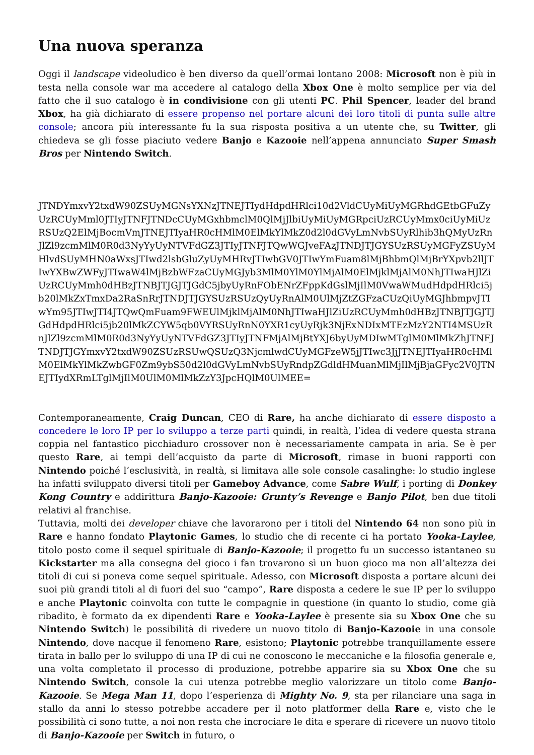Una nuova speranza
Oggi il landscape videoludico è ben diverso da quell’ormai lontano 2008: Microsoft non è più in testa nella console war ma accedere al catalogo della Xbox One è molto semplice per via del fatto che il suo catalogo è in condivisione con gli utenti PC. Phil Spencer, leader del brand Xbox, ha già dichiarato di essere propenso nel portare alcuni dei loro titoli di punta sulle altre console; ancora più interessante fu la sua risposta positiva a un utente che, su Twitter, gli chiedeva se gli fosse piaciuto vedere Banjo e Kazooie nell’appena annunciato Super Smash Bros per Nintendo Switch.
JTNDYmxvY2txdW90ZSUyMGNsYXNzJTNEJTIydHdpdHRlci10d2VldCUyMiUyMGRhdGEtbGFuZyUzRCUyMml0JTIyJTNFJTNDcCUyMGxhbmclM0QlMjJlbiUyMiUyMGRpciUzRCUyMmx0ciUyMiUzRSUzQ2ElMjBocmVmJTNEJTIyaHR0cHMlM0ElMkYlMkZ0d2l0dGVyLmNvbSUyRlhib3hQMyUzRnJlZl9zcmMlM0R0d3NyYyUyNTVFdGZ3JTIyJTNFJTQwWGJveFAzJTNDJTJGYSUzRSUyMGFyZSUyMHlvdSUyMHN0aWxsJTIwd2lsbGluZyUyMHRvJTIwbGV0JTIwYmFuam8lMjBhbmQlMjBrYXpvb2llJTIwYXBwZWFyJTIwaW4lMjBzbWFzaCUyMGJyb3MlM0YlM0YlMjAlM0ElMjklMjAlM0NhJTIwaHJlZiUzRCUyMmh0dHBzJTNBJTJGJTJGdC5jbyUyRnFObENrZFppKdGslMjIlM0VwaWMudHdpdHRlci5jb20lMkZxTmxDa2RaSnRrJTNDJTJGYSUzRSUzQyUyRnAlM0UlMjZtZGFzaCUzQiUyMGJhbmpvJTIwYm95JTIwJTI4JTQwQmFuam9FWEUlMjklMjAlM0NhJTIwaHJlZiUzRCUyMmh0dHBzJTNBJTJGJTJGdHdpdHRlci5jb20lMkZCYW5qb0VYRSUyRnN0YXR1cyUyRjk3NjExNDIxMTEzMzY2NTI4MSUzRnJlZl9zcmMlM0R0d3NyYyUyNTVFdGZ3JTIyJTNFMjAlMjBtYXJ6byUyMDIwMTglM0MlMkZhJTNFJTNDJTJGYmxvY2txdW90ZSUzRSUwQSUzQ3NjcmlwdCUyMGFzeW5jJTIwc3JjJTNEJTIyaHR0cHMlM0ElMkYlMkZwbGF0Zm9ybS50d2l0dGVyLmNvbSUyRndpZGdldHMuanMlMjIlMjBjaGFyc2V0JTNEJTIydXRmLTglMjIlM0UlM0MlMkZzY3JpcHQlM0UlMEE=
Contemporaneamente, Craig Duncan, CEO di Rare, ha anche dichiarato di essere disposto a concedere le loro IP per lo sviluppo a terze parti quindi, in realtà, l’idea di vedere questa strana coppia nel fantastico picchiaduro crossover non è necessariamente campata in aria. Se è per questo Rare, ai tempi dell’acquisto da parte di Microsoft, rimase in buoni rapporti con Nintendo poiché l’esclusività, in realtà, si limitava alle sole console casalinghe: lo studio inglese ha infatti sviluppato diversi titoli per Gameboy Advance, come Sabre Wulf, i porting di Donkey Kong Country e addirittura Banjo-Kazooie: Grunty’s Revenge e Banjo Pilot, ben due titoli relativi al franchise.
Tuttavia, molti dei developer chiave che lavorarono per i titoli del Nintendo 64 non sono più in Rare e hanno fondato Playtonic Games, lo studio che di recente ci ha portato Yooka-Laylee, titolo posto come il sequel spirituale di Banjo-Kazooie; il progetto fu un successo istantaneo su Kickstarter ma alla consegna del gioco i fan trovarono sì un buon gioco ma non all’altezza dei titoli di cui si poneva come sequel spirituale. Adesso, con Microsoft disposta a portare alcuni dei suoi più grandi titoli al di fuori del suo “campo”, Rare disposta a cedere le sue IP per lo sviluppo e anche Playtonic coinvolta con tutte le compagnie in questione (in quanto lo studio, come già ribadito, è formato da ex dipendenti Rare e Yooka-Laylee è presente sia su Xbox One che su Nintendo Switch) le possibilità di rivedere un nuovo titolo di Banjo-Kazooie in una console Nintendo, dove nacque il fenomeno Rare, esistono; Playtonic potrebbe tranquillamente essere tirata in ballo per lo sviluppo di una IP di cui ne conoscono le meccaniche e la filosofia generale e, una volta completato il processo di produzione, potrebbe apparire sia su Xbox One che su Nintendo Switch, console la cui utenza potrebbe meglio valorizzare un titolo come Banjo-Kazooie. Se Mega Man 11, dopo l’esperienza di Mighty No. 9, sta per rilanciare una saga in stallo da anni lo stesso potrebbe accadere per il noto platformer della Rare e, visto che le possibilità ci sono tutte, a noi non resta che incrociare le dita e sperare di ricevere un nuovo titolo di Banjo-Kazooie per Switch in futuro, o